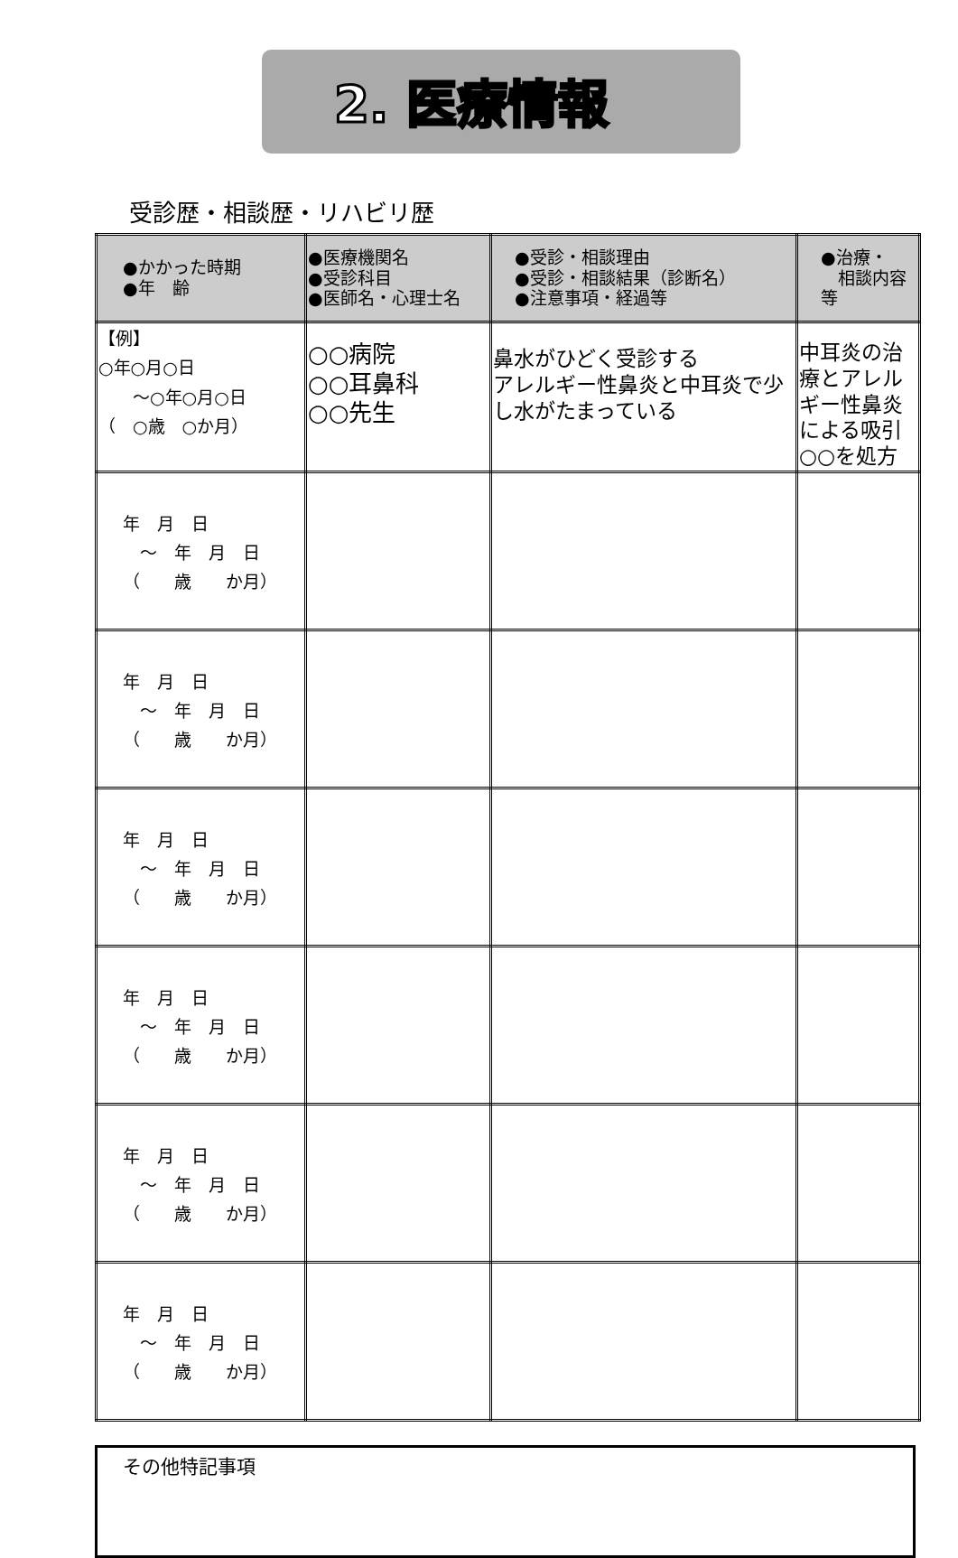2. 医療情報
受診歴・相談歴・リハビリ歴
| ●かかった時期 ●年 齢 | ●医療機関名 ●受診科目 ●医師名・心理士名 | ●受診・相談理由 ●受診・相談結果（診断名） ●注意事項・経過等 | ●治療・ 相談内容等 |
| --- | --- | --- | --- |
| 【例】 ○年○月○日 ～○年○月○日 （ ○歳 ○か月） | ○○病院 ○○耳鼻科 ○○先生 | 鼻水がひどく受診する アレルギー性鼻炎と中耳炎で少し水がたまっている | 中耳炎の治療とアレルギー性鼻炎による吸引 ○○を処方 |
| 年 月 日 ～ 年 月 日 （ 歳 か月） | | | |
| 年 月 日 ～ 年 月 日 （ 歳 か月） | | | |
| 年 月 日 ～ 年 月 日 （ 歳 か月） | | | |
| 年 月 日 ～ 年 月 日 （ 歳 か月） | | | |
| 年 月 日 ～ 年 月 日 （ 歳 か月） | | | |
| 年 月 日 ～ 年 月 日 （ 歳 か月） | | | |
その他特記事項